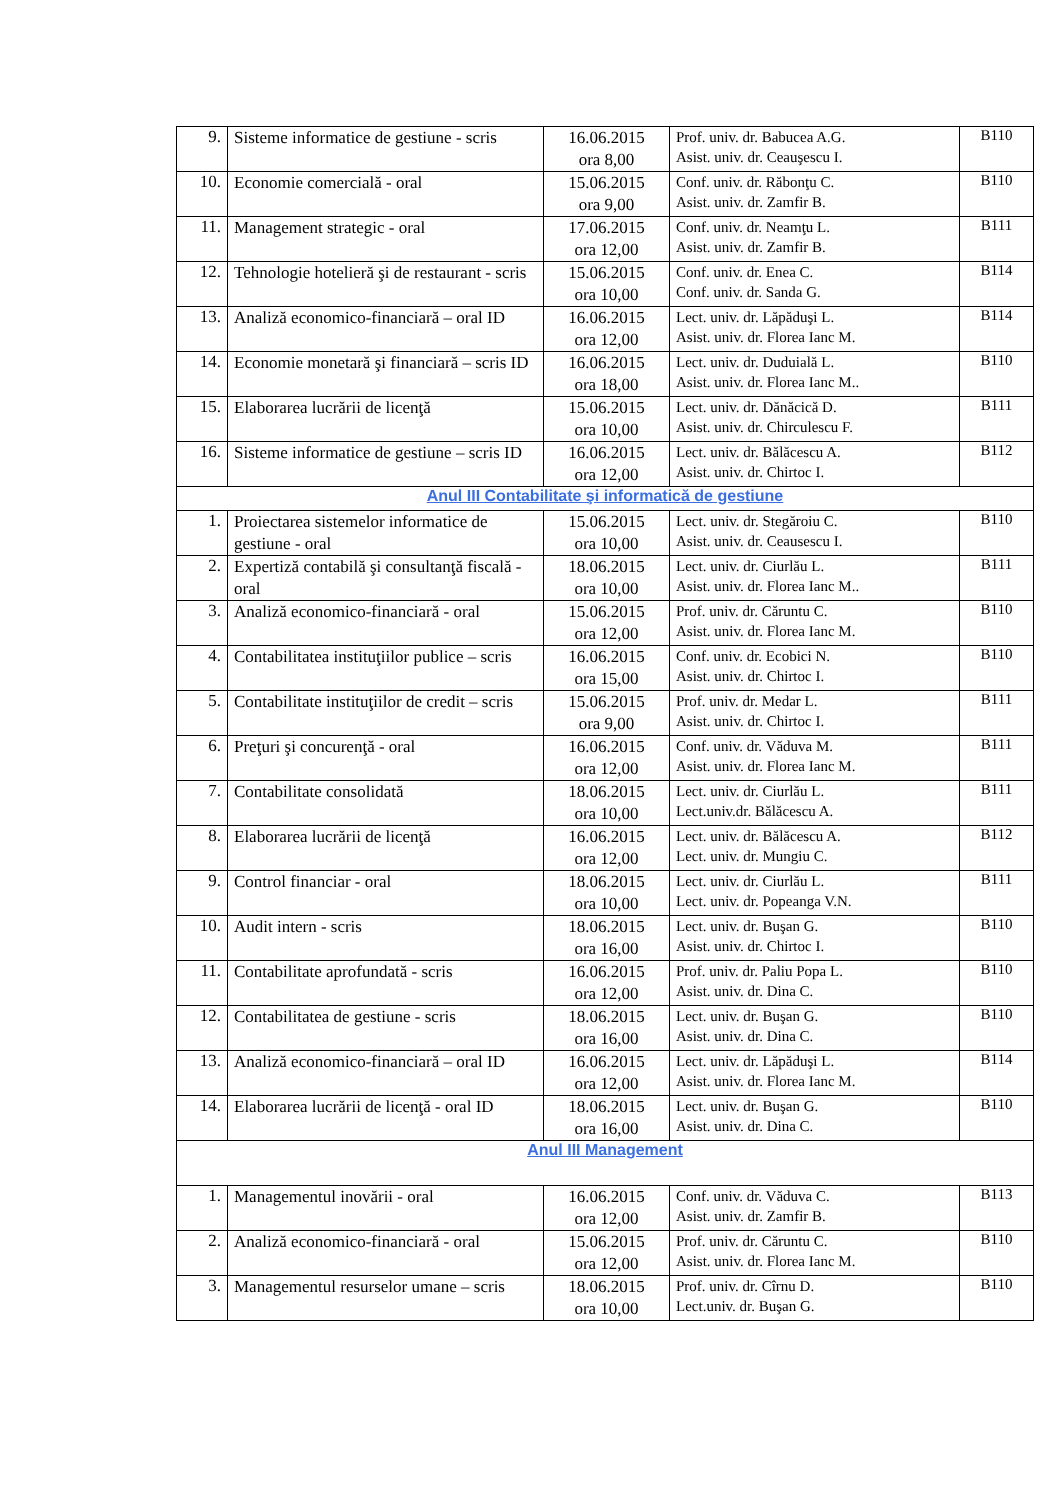| 9. | Sisteme informatice de gestiune - scris | 16.06.2015 ora 8,00 | Prof. univ. dr. Babucea A.G. Asist. univ. dr. Ceauşescu I. | B110 |
| 10. | Economie comercială - oral | 15.06.2015 ora 9,00 | Conf. univ. dr. Răbonţu C. Asist. univ. dr. Zamfir B. | B110 |
| 11. | Management strategic - oral | 17.06.2015 ora 12,00 | Conf. univ. dr. Neamţu L. Asist. univ. dr. Zamfir B. | B111 |
| 12. | Tehnologie hotelieră şi de restaurant - scris | 15.06.2015 ora 10,00 | Conf. univ. dr. Enea C. Conf. univ. dr. Sanda G. | B114 |
| 13. | Analiză economico-financiară – oral ID | 16.06.2015 ora 12,00 | Lect. univ. dr. Lăpăduşi L. Asist. univ. dr. Florea Ianc M. | B114 |
| 14. | Economie monetară şi financiară – scris ID | 16.06.2015 ora 18,00 | Lect. univ. dr. Duduială L. Asist. univ. dr. Florea Ianc M.. | B110 |
| 15. | Elaborarea lucrării de licenţă | 15.06.2015 ora 10,00 | Lect. univ. dr. Dănăcică D. Asist. univ. dr. Chirculescu F. | B111 |
| 16. | Sisteme informatice de gestiune – scris ID | 16.06.2015 ora 12,00 | Lect. univ. dr. Bălăcescu A. Asist. univ. dr. Chirtoc I. | B112 |
| Anul III Contabilitate şi informatică de gestiune | | | | |
| 1. | Proiectarea sistemelor informatice de gestiune - oral | 15.06.2015 ora 10,00 | Lect. univ. dr. Stegăroiu C. Asist. univ. dr. Ceausescu I. | B110 |
| 2. | Expertiză contabilă şi consultanţă fiscală - oral | 18.06.2015 ora 10,00 | Lect. univ. dr. Ciurlău L. Asist. univ. dr. Florea Ianc M.. | B111 |
| 3. | Analiză economico-financiară - oral | 15.06.2015 ora 12,00 | Prof. univ. dr. Căruntu C. Asist. univ. dr. Florea Ianc M. | B110 |
| 4. | Contabilitatea instituţiilor publice – scris | 16.06.2015 ora 15,00 | Conf. univ. dr. Ecobici N. Asist. univ. dr. Chirtoc I. | B110 |
| 5. | Contabilitate instituţiilor de credit – scris | 15.06.2015 ora 9,00 | Prof. univ. dr. Medar L. Asist. univ. dr. Chirtoc I. | B111 |
| 6. | Preţuri şi concurenţă - oral | 16.06.2015 ora 12,00 | Conf. univ. dr. Văduva M. Asist. univ. dr. Florea Ianc M. | B111 |
| 7. | Contabilitate consolidată | 18.06.2015 ora 10,00 | Lect. univ. dr. Ciurlău L. Lect.univ.dr. Bălăcescu A. | B111 |
| 8. | Elaborarea lucrării de licenţă | 16.06.2015 ora 12,00 | Lect. univ. dr. Bălăcescu A. Lect. univ. dr. Mungiu C. | B112 |
| 9. | Control financiar - oral | 18.06.2015 ora 10,00 | Lect. univ. dr. Ciurlău L. Lect. univ. dr. Popeanga V.N. | B111 |
| 10. | Audit intern - scris | 18.06.2015 ora 16,00 | Lect. univ. dr. Buşan G. Asist. univ. dr. Chirtoc I. | B110 |
| 11. | Contabilitate aprofundată - scris | 16.06.2015 ora 12,00 | Prof. univ. dr. Paliu Popa L. Asist. univ. dr. Dina C. | B110 |
| 12. | Contabilitatea de gestiune - scris | 18.06.2015 ora 16,00 | Lect. univ. dr. Buşan G. Asist. univ. dr. Dina C. | B110 |
| 13. | Analiză economico-financiară – oral ID | 16.06.2015 ora 12,00 | Lect. univ. dr. Lăpăduşi L. Asist. univ. dr. Florea Ianc M. | B114 |
| 14. | Elaborarea lucrării de licenţă - oral ID | 18.06.2015 ora 16,00 | Lect. univ. dr. Buşan G. Asist. univ. dr. Dina C. | B110 |
| Anul III Management | | | | |
| 1. | Managementul inovării - oral | 16.06.2015 ora 12,00 | Conf. univ. dr. Văduva C. Asist. univ. dr. Zamfir B. | B113 |
| 2. | Analiză economico-financiară - oral | 15.06.2015 ora 12,00 | Prof. univ. dr. Căruntu C. Asist. univ. dr. Florea Ianc M. | B110 |
| 3. | Managementul resurselor umane – scris | 18.06.2015 ora 10,00 | Prof. univ. dr. Cîrnu D. Lect.univ. dr. Buşan G. | B110 |